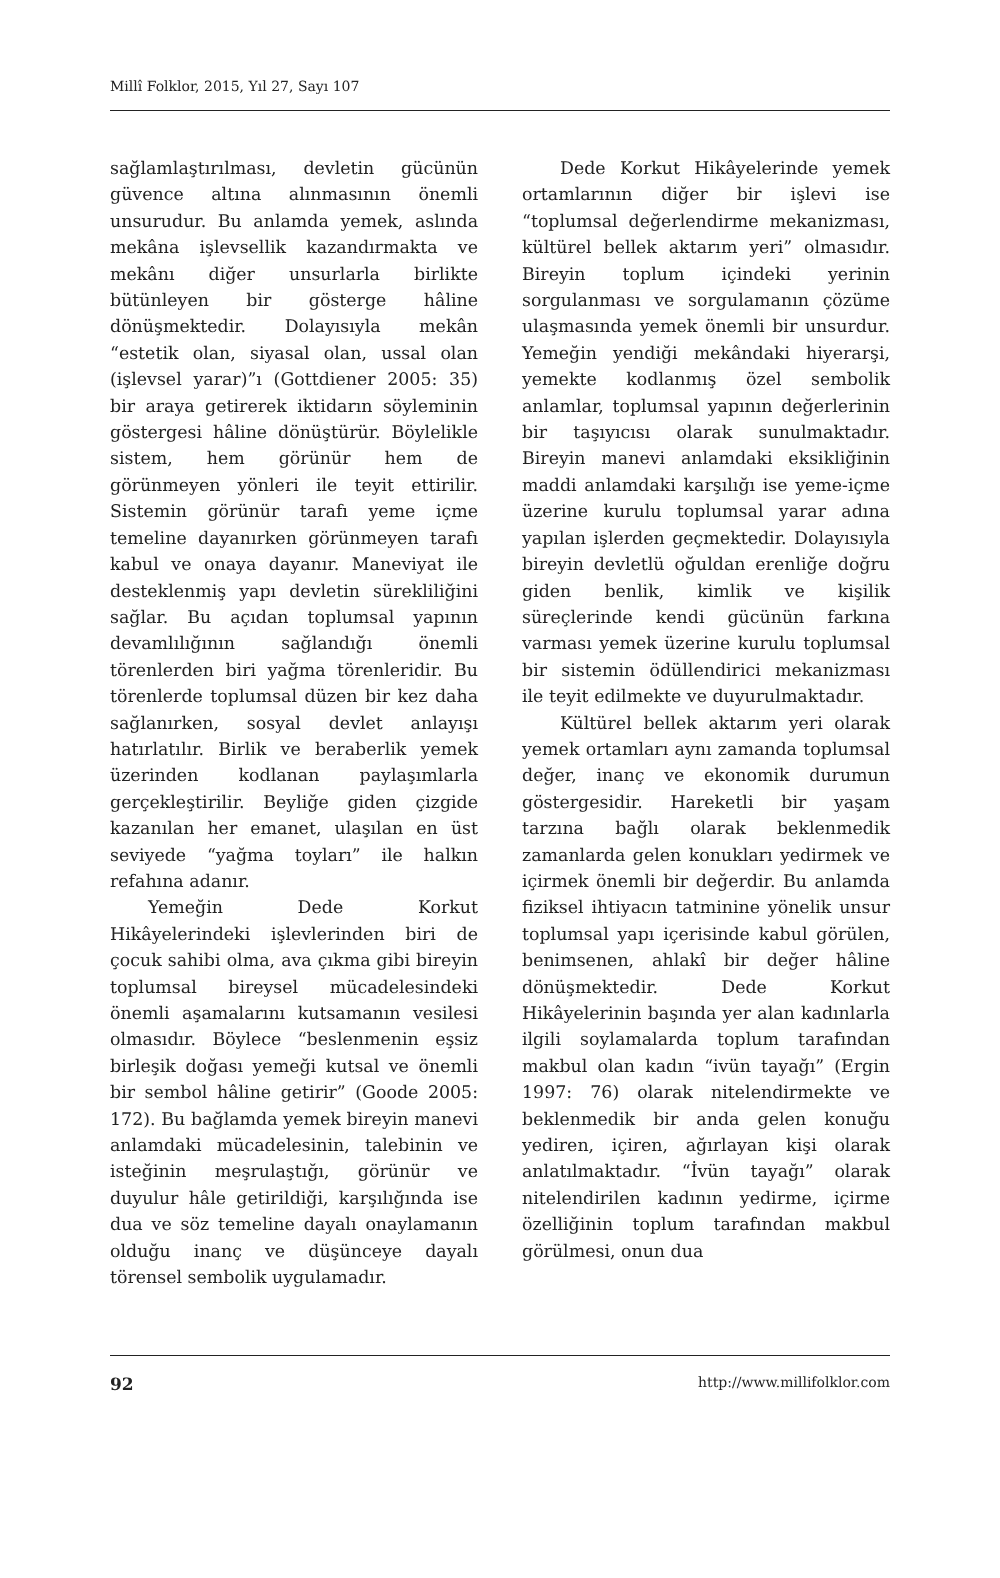Millî Folklor, 2015, Yıl 27, Sayı 107
sağlamlaştırılması, devletin gücünün güvence altına alınmasının önemli unsurudur. Bu anlamda yemek, aslında mekâna işlevsellik kazandırmakta ve mekânı diğer unsurlarla birlikte bütünleyen bir gösterge hâline dönüşmektedir. Dolayısıyla mekân “estetik olan, siyasal olan, ussal olan (işlevsel yarar)”ı (Gottdiener 2005: 35) bir araya getirerek iktidarın söyleminin göstergesi hâline dönüştürür. Böylelikle sistem, hem görünür hem de görünmeyen yönleri ile teyit ettirilir. Sistemin görünür tarafı yeme içme temeline dayanırken görünmeyen tarafı kabul ve onaya dayanır. Maneviyat ile desteklenmiş yapı devletin sürekliliğini sağlar. Bu açıdan toplumsal yapının devamlılığının sağlandığı önemli törenlerden biri yağma törenleridir. Bu törenlerde toplumsal düzen bir kez daha sağlanırken, sosyal devlet anlayışı hatırlatılır. Birlik ve beraberlik yemek üzerinden kodlanan paylaşımlarla gerçekleştirilir. Beyliğe giden çizgide kazanılan her emanet, ulaşılan en üst seviyede “yağma toyları” ile halkın refahına adanır.
Yemeğin Dede Korkut Hikâyelerindeki işlevlerinden biri de çocuk sahibi olma, ava çıkma gibi bireyin toplumsal bireysel mücadelesindeki önemli aşamalarını kutsamanın vesilesi olmasıdır. Böylece “beslenmenin eşsiz birleşik doğası yemeği kutsal ve önemli bir sembol hâline getirir” (Goode 2005: 172). Bu bağlamda yemek bireyin manevi anlamdaki mücadelesinin, talebinin ve isteğinin meşrulaştığı, görünür ve duyulur hâle getirildiği, karşılığında ise dua ve söz temeline dayalı onaylamanın olduğu inanç ve düşünceye dayalı törensel sembolik uygulamadır.
Dede Korkut Hikâyelerinde yemek ortamlarının diğer bir işlevi ise “toplumsal değerlendirme mekanizması, kültürel bellek aktarım yeri” olmasıdır. Bireyin toplum içindeki yerinin sorgulanması ve sorgulamanın çözüme ulaşmasında yemek önemli bir unsurdur. Yemeğin yendiği mekândaki hiyerarşi, yemekte kodlanmış özel sembolik anlamlar, toplumsal yapının değerlerinin bir taşıyıcısı olarak sunulmaktadır. Bireyin manevi anlamdaki eksikliğinin maddi anlamdaki karşılığı ise yeme-içme üzerine kurulu toplumsal yarar adına yapılan işlerden geçmektedir. Dolayısıyla bireyin devletlü oğuldan erenliğe doğru giden benlik, kimlik ve kişilik süreçlerinde kendi gücünün farkına varması yemek üzerine kurulu toplumsal bir sistemin ödüllendirici mekanizması ile teyit edilmekte ve duyurulmaktadır.
Kültürel bellek aktarım yeri olarak yemek ortamları aynı zamanda toplumsal değer, inanç ve ekonomik durumun göstergesidir. Hareketli bir yaşam tarzına bağlı olarak beklenmedik zamanlarda gelen konukları yedirmek ve içirmek önemli bir değerdir. Bu anlamda fiziksel ihtiyacın tatminine yönelik unsur toplumsal yapı içerisinde kabul görülen, benimsenen, ahlakî bir değer hâline dönüşmektedir. Dede Korkut Hikâyelerinin başında yer alan kadınlarla ilgili soylamalarda toplum tarafından makbul olan kadın “ivün tayağı” (Ergin 1997: 76) olarak nitelendirmekte ve beklenmedik bir anda gelen konuğu yediren, içiren, ağırlayan kişi olarak anlatılmaktadır. “İvün tayağı” olarak nitelendirilen kadının yedirme, içirme özelliğinin toplum tarafından makbul görülmesi, onun dua
92 http://www.millifolklor.com